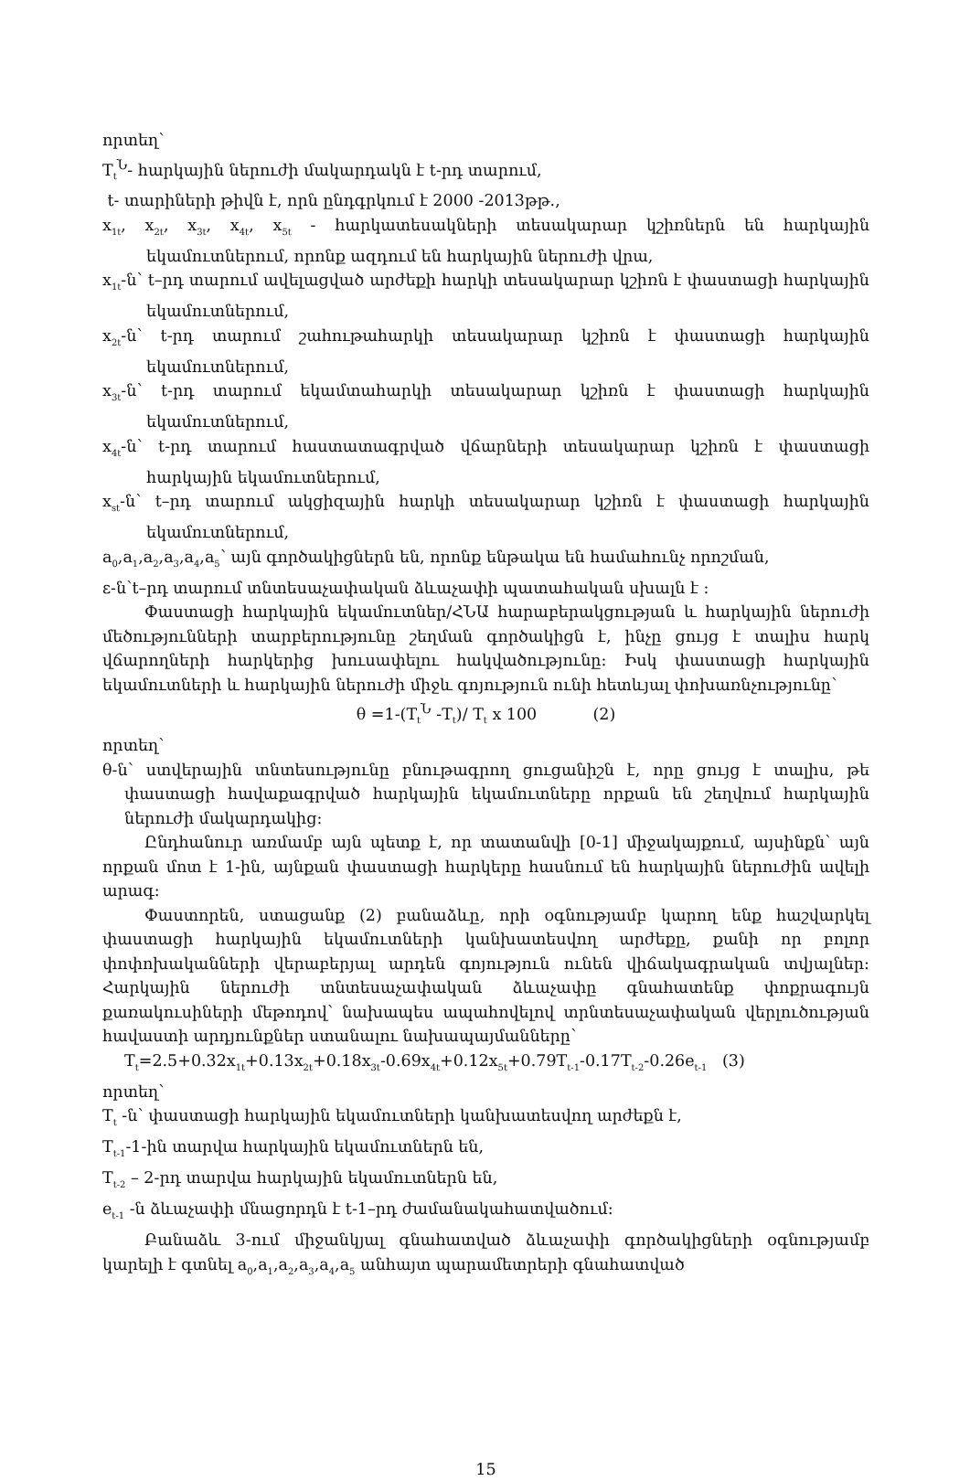որտեղ՝
T<sub>t</sub><sup>Ն</sup>- հարկային ներուժի մակարդակն է t-րդ տարում,
t- տարիների թիվն է, որն ընդգրկում է 2000 -2013թթ.,
x<sub>1t</sub>, x<sub>2t</sub>, x<sub>3t</sub>, x<sub>4t</sub>, x<sub>5t</sub> - հարկատեսակների տեսակարար կշիռներն են հարկային եկամուտներում, որոնք ազդում են հարկային ներուժի վրա,
x<sub>1t</sub>-ն՝ t–րդ տարում ավելացված արժեքի հարկի տեսակարար կշիռն է փաստացի հարկային եկամուտներում,
x<sub>2t</sub>-ն՝ t-րդ տարում շահութահարկի տեսակարար կշիռն է փաստացի հարկային եկամուտներում,
x<sub>3t</sub>-ն՝ t-րդ տարում եկամտահարկի տեսակարար կշիռն է փաստացի հարկային եկամուտներում,
x<sub>4t</sub>-ն՝ t-րդ տարում հաստատագրված վճարների տեսակարար կշիռն է փաստացի հարկային եկամուտներում,
x<sub>st</sub>-ն՝ t–րդ տարում ակցիզային հարկի տեսակարար կշիռն է փաստացի հարկային եկամուտներում,
a<sub>0</sub>,a<sub>1</sub>,a<sub>2</sub>,a<sub>3</sub>,a<sub>4</sub>,a<sub>5</sub>՝ այն գործակիցներն են, որոնք ենթակա են համահունչ որոշման,
ε-ն՝t–րդ տարում տնտեսաչափական ձևաչափի պատահական սխալն է ։
Փաստացի հարկային եկամուտներ/ՀՆԱ հարաբերակցության և հարկային ներուժի մեծությունների տարբերությունը շեղման գործակիցն է, ինչը ցույց է տալիս հարկ վճարողների հարկերից խուսափելու հակվածությունը։ Իսկ փաստացի հարկային եկամուտների և հարկային ներուժի միջև գոյություն ունի հետևյալ փոխառնչությունը՝
θ =1-(T<sub>t</sub><sup>Ն</sup> -T<sub>t</sub>)/ T<sub>t</sub> x 100 (2)
որտեղ՝
θ-ն՝ ստվերային տնտեսությունը բնութագրող ցուցանիշն է, որը ցույց է տալիս, թե փաստացի հավաքագրված հարկային եկամուտները որքան են շեղվում հարկային ներուժի մակարդակից։
Ընդհանուր առմամբ այն պետք է, որ տատանվի [0-1] միջակայքում, այսինքն՝ այն որքան մոտ է 1-ին, այնքան փաստացի հարկերը հասնում են հարկային ներուժին ավելի արագ։
Փաստորեն, ստացանք (2) բանաձևը, որի օգնությամբ կարող ենք հաշվարկել փաստացի հարկային եկամուտների կանխատեսվող արժեքը, քանի որ բոլոր փոփոխականների վերաբերյալ արդեն գոյություն ունեն վիճակագրական տվյալներ։ Հարկային ներուժի տնտեսաչափական ձևաչափը գնահատենք փոքրագույն քառակուսիների մեթոդով՝ նախապես ապահովելով տրնտեսաչափական վերլուծության հավաստի արդյունքներ ստանալու նախապայմանները՝
T<sub>t</sub>=2.5+0.32x<sub>1t</sub>+0.13x<sub>2t</sub>+0.18x<sub>3t</sub>-0.69x<sub>4t</sub>+0.12x<sub>5t</sub>+0.79T<sub>t-1</sub>-0.17T<sub>t-2</sub>-0.26e<sub>t-1</sub> (3)
որտեղ՝
T<sub>t</sub> -ն՝ փաստացի հարկային եկամուտների կանխատեսվող արժեքն է,
T<sub>t-1</sub>-1-ին տարվա հարկային եկամուտներն են,
T<sub>t-2</sub> – 2-րդ տարվա հարկային եկամուտներն են,
e<sub>t-1</sub> -ն ձևաչափի մնացորդն է t-1–րդ ժամանակահատվածում։
Բանաձև 3-ում միջանկյալ գնահատված ձևաչափի գործակիցների օգնությամբ կարելի է գտնել a<sub>0</sub>,a<sub>1</sub>,a<sub>2</sub>,a<sub>3</sub>,a<sub>4</sub>,a<sub>5</sub> անհայտ պարամետրերի գնահատված
15